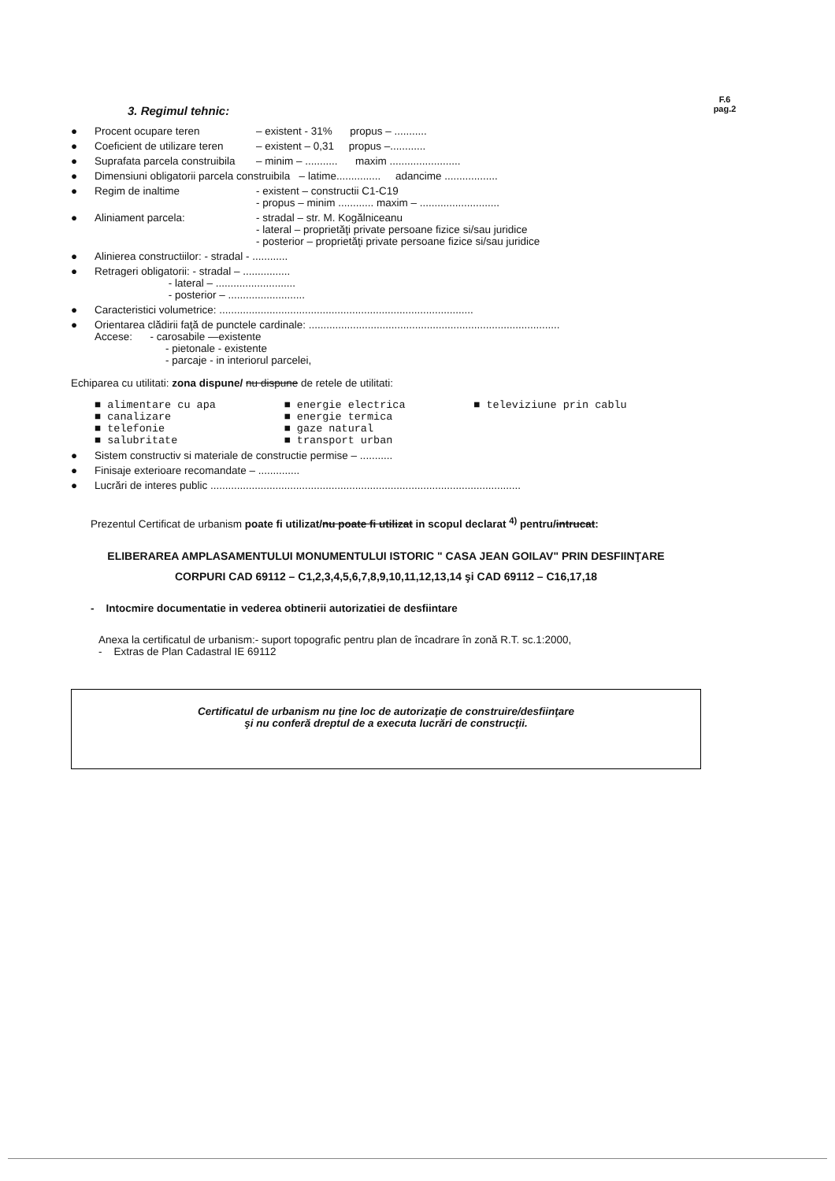3. Regimul tehnic:
F.6
pag.2
● Procent ocupare teren – existent - 31% propus – ...........
● Coeficient de utilizare teren – existent – 0,31 propus –............
● Suprafata parcela construibila – minim – ........... maxim ........................
● Dimensiuni obligatorii parcela construibila – latime............... adancime ..................
● Regim de inaltime - existent – constructii C1-C19
- propus – minim ............ maxim – ...........................
● Aliniament parcela: - stradal – str. M. Kogălniceanu
- lateral – proprietăţi private persoane fizice si/sau juridice
- posterior – proprietăţi private persoane fizice si/sau juridice
● Alinierea constructiilor: - stradal - ............
● Retrageri obligatorii: - stradal – ................
- lateral – ...........................
- posterior – ..........................
● Caracteristici volumetrice: ......................................................................................
● Orientarea clădirii faţă de punctele cardinale: .....................................................................................
Accese: - carosabile —existente
- pietonale - existente
- parcaje - in interiorul parcelei,
Echiparea cu utilitati: zona dispune/ nu dispune de retele de utilitati:
■ alimentare cu apa
■ canalizare
■ telefonie
■ salubritate
■ energie electrica
■ energie termica
■ gaze natural
■ transport urban
■ televiziune prin cablu
● Sistem constructiv si materiale de constructie permise – ...........
● Finisaje exterioare recomandate – ..............
● Lucrări de interes public .........................................................................................................
Prezentul Certificat de urbanism poate fi utilizat/nu poate fi utilizat in scopul declarat <sup>4)</sup> pentru/intrucat:
ELIBERAREA AMPLASAMENTULUI MONUMENTULUI ISTORIC " CASA JEAN GOILAV" PRIN DESFIINŢARE
CORPURI CAD 69112 – C1,2,3,4,5,6,7,8,9,10,11,12,13,14 şi CAD 69112 – C16,17,18
- Intocmire documentatie in vederea obtinerii autorizatiei de desfiintare
Anexa la certificatul de urbanism:- suport topografic pentru plan de încadrare în zonă R.T. sc.1:2000,
- Extras de Plan Cadastral IE 69112
Certificatul de urbanism nu ţine loc de autorizaţie de construire/desfiinţare
şi nu conferă dreptul de a executa lucrări de construcţii.